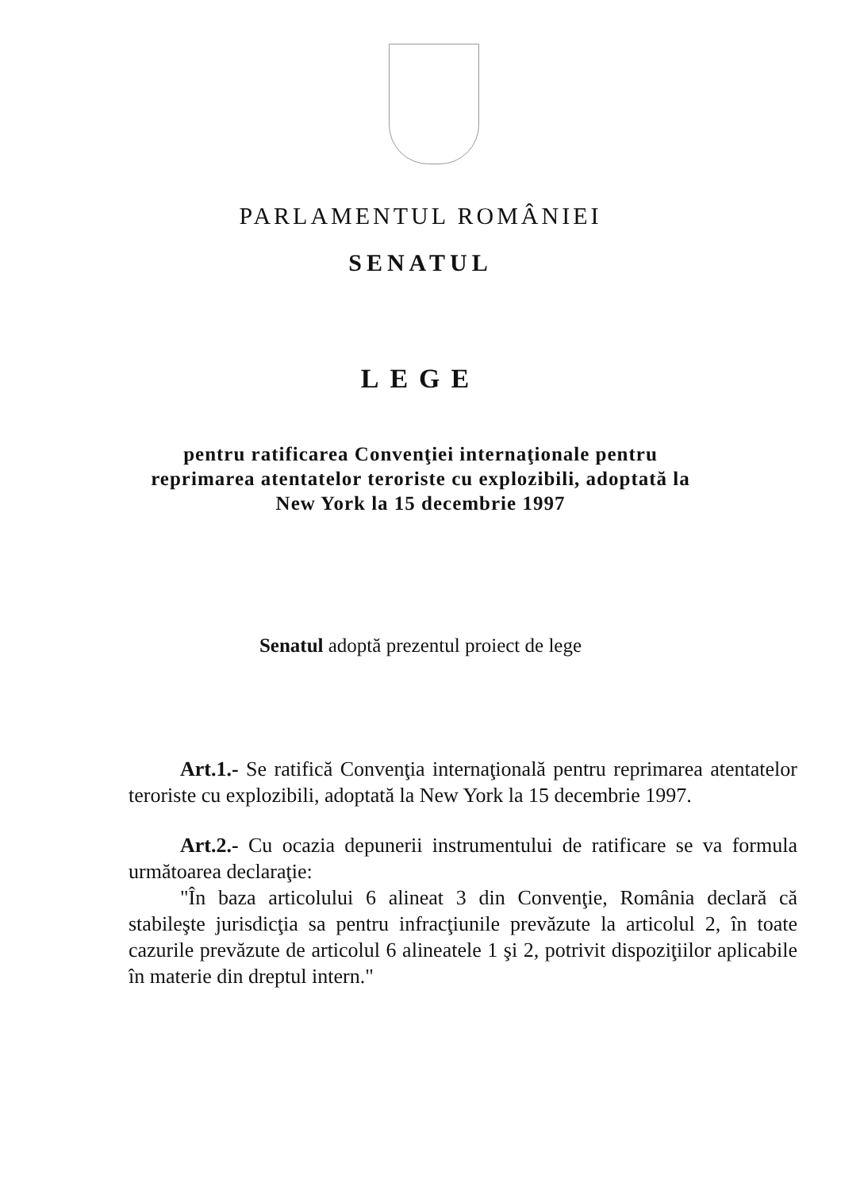PARLAMENTUL ROMÂNIEI
SENATUL
LEGE
pentru ratificarea Convenţiei internaţionale pentru
reprimarea atentatelor teroriste cu explozibili, adoptată la
New York la 15 decembrie 1997
Senatul adoptă prezentul proiect de lege
Art.1.- Se ratifică Convenţia internaţională pentru reprimarea atentatelor teroriste cu explozibili, adoptată la New York la 15 decembrie 1997.
Art.2.- Cu ocazia depunerii instrumentului de ratificare se va formula următoarea declaraţie:
"În baza articolului 6 alineat 3 din Convenţie, România declară că stabileşte jurisdicţia sa pentru infracţiunile prevăzute la articolul 2, în toate cazurile prevăzute de articolul 6 alineatele 1 şi 2, potrivit dispoziţiilor aplicabile în materie din dreptul intern."